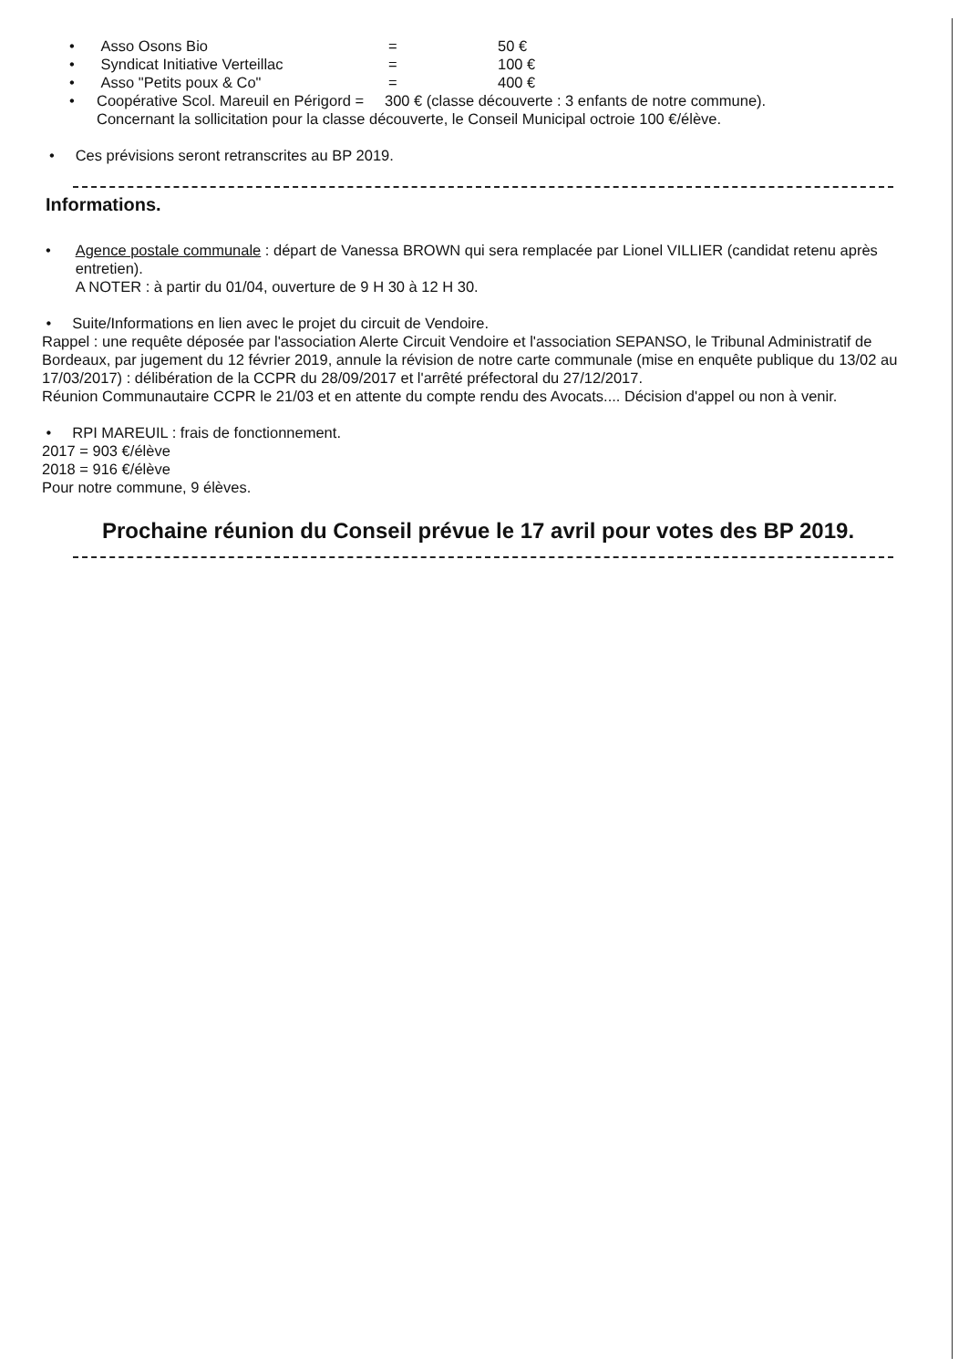• Asso Osons Bio = 50 €
• Syndicat Initiative Verteillac = 100 €
• Asso "Petits poux & Co" = 400 €
• Coopérative Scol. Mareuil en Périgord = 300 € (classe découverte : 3 enfants de notre commune).
Concernant la sollicitation pour la classe découverte, le Conseil Municipal octroie 100 €/élève.
• Ces prévisions seront retranscrites au BP 2019.
Informations.
• Agence postale communale : départ de Vanessa BROWN qui sera remplacée par Lionel VILLIER (candidat retenu après entretien).
A NOTER : à partir du 01/04, ouverture de 9 H 30 à 12 H 30.
• Suite/Informations en lien avec le projet du circuit de Vendoire.
Rappel : une requête déposée par l'association Alerte Circuit Vendoire et l'association SEPANSO, le Tribunal Administratif de Bordeaux, par jugement du 12 février 2019, annule la révision de notre carte communale (mise en enquête publique du 13/02 au 17/03/2017) : délibération de la CCPR du 28/09/2017 et l'arrêté préfectoral du 27/12/2017.
Réunion Communautaire CCPR le 21/03 et en attente du compte rendu des Avocats.... Décision d'appel ou non à venir.
• RPI MAREUIL : frais de fonctionnement.
2017 = 903 €/élève
2018 = 916 €/élève
Pour notre commune, 9 élèves.
Prochaine réunion du Conseil prévue le 17 avril pour votes des BP 2019.